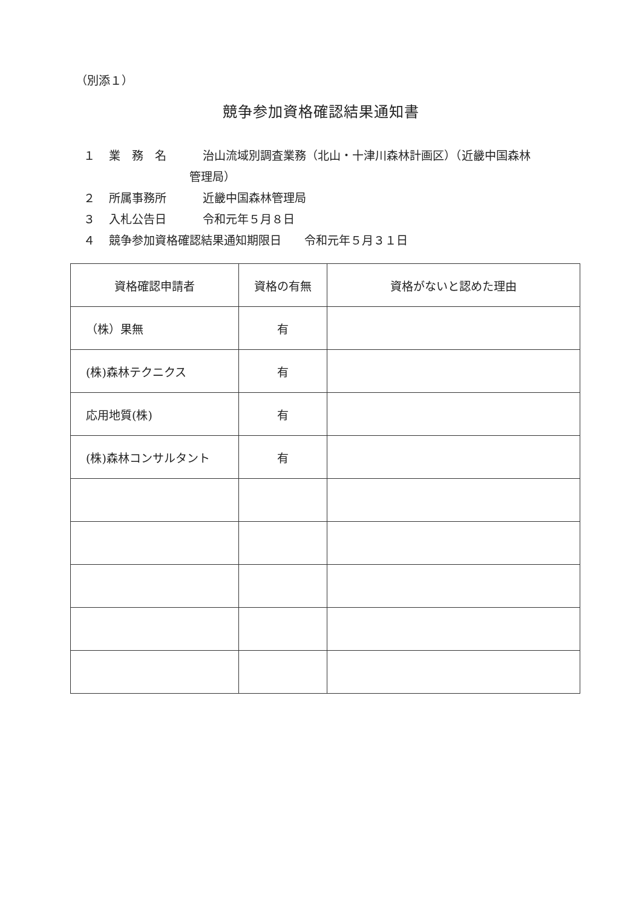（別添１）
競争参加資格確認結果通知書
１ 業　務　名 治山流域別調査業務（北山・十津川森林計画区）（近畿中国森林
管理局）
２ 所属事務所 近畿中国森林管理局
３ 入札公告日 令和元年５月８日
４ 競争参加資格確認結果通知期限日　　令和元年５月３１日
| 資格確認申請者 | 資格の有無 | 資格がないと認めた理由 |
| --- | --- | --- |
| （株）果無 | 有 | |
| (株)森林テクニクス | 有 | |
| 応用地質(株) | 有 | |
| (株)森林コンサルタント | 有 | |